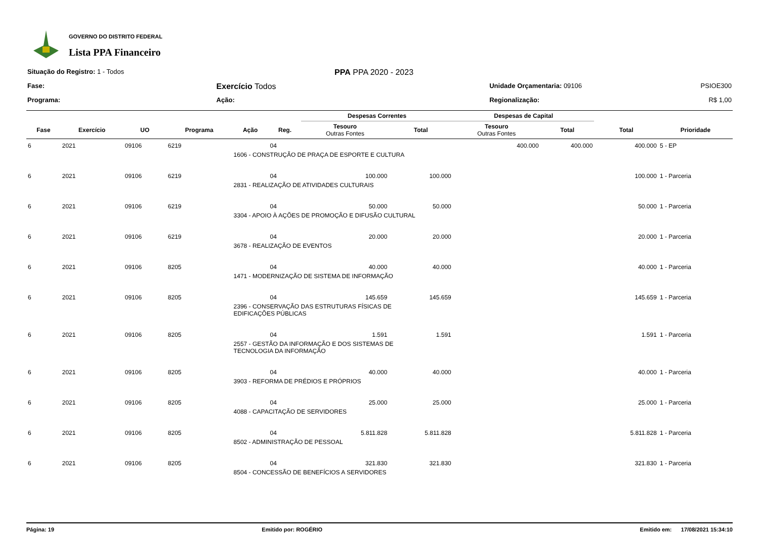GOVERNO DO DISTRITO FEDERAL
Lista PPA Financeiro
| Situação do Registro: 1 - Todos | | PPA PPA 2020 - 2023 | | |
| Fase: | Exercício Todos | | Unidade Orçamentaria: 09106 | PSIOE300 |
| Programa: | Ação: | | Regionalização: | R$ 1,00 |
| | | | | | | Despesas Correntes | | Despesas de Capital | | | |
| --- | --- | --- | --- | --- | --- | --- | --- | --- | --- | --- | --- |
| Fase | Exercício | UO | Programa | Ação | Reg. | Tesouro Outras Fontes | Total | Tesouro Outras Fontes | Total | Total | Prioridade |
| 6 | 2021 | 09106 | 6219 | | 04 | | | 400.000 | 400.000 | 400.000 | 5 - EP |
| | | | | 1606 - CONSTRUÇÃO DE PRAÇA DE ESPORTE E CULTURA | | | | | | | |
| 6 | 2021 | 09106 | 6219 | | 04 | 100.000 | 100.000 | | | 100.000 | 1 - Parceria |
| | | | | 2831 - REALIZAÇÃO DE ATIVIDADES CULTURAIS | | | | | | | |
| 6 | 2021 | 09106 | 6219 | | 04 | 50.000 | 50.000 | | | 50.000 | 1 - Parceria |
| | | | | 3304 - APOIO À AÇÕES DE PROMOÇÃO E DIFUSÃO CULTURAL | | | | | | | |
| 6 | 2021 | 09106 | 6219 | | 04 | 20.000 | 20.000 | | | 20.000 | 1 - Parceria |
| | | | | 3678 - REALIZAÇÃO DE EVENTOS | | | | | | | |
| 6 | 2021 | 09106 | 8205 | | 04 | 40.000 | 40.000 | | | 40.000 | 1 - Parceria |
| | | | | 1471 - MODERNIZAÇÃO DE SISTEMA DE INFORMAÇÃO | | | | | | | |
| 6 | 2021 | 09106 | 8205 | | 04 | 145.659 | 145.659 | | | 145.659 | 1 - Parceria |
| | | | | 2396 - CONSERVAÇÃO DAS ESTRUTURAS FÍSICAS DE EDIFICAÇÕES PÚBLICAS | | | | | | | |
| 6 | 2021 | 09106 | 8205 | | 04 | 1.591 | 1.591 | | | 1.591 | 1 - Parceria |
| | | | | 2557 - GESTÃO DA INFORMAÇÃO E DOS SISTEMAS DE TECNOLOGIA DA INFORMAÇÃO | | | | | | | |
| 6 | 2021 | 09106 | 8205 | | 04 | 40.000 | 40.000 | | | 40.000 | 1 - Parceria |
| | | | | 3903 - REFORMA DE PRÉDIOS E PRÓPRIOS | | | | | | | |
| 6 | 2021 | 09106 | 8205 | | 04 | 25.000 | 25.000 | | | 25.000 | 1 - Parceria |
| | | | | 4088 - CAPACITAÇÃO DE SERVIDORES | | | | | | | |
| 6 | 2021 | 09106 | 8205 | | 04 | 5.811.828 | 5.811.828 | | | 5.811.828 | 1 - Parceria |
| | | | | 8502 - ADMINISTRAÇÃO DE PESSOAL | | | | | | | |
| 6 | 2021 | 09106 | 8205 | | 04 | 321.830 | 321.830 | | | 321.830 | 1 - Parceria |
| | | | | 8504 - CONCESSÃO DE BENEFÍCIOS A SERVIDORES | | | | | | | |
Página: 19 Emitido por: ROGÉRIO Emitido em: 17/08/2021 15:34:10